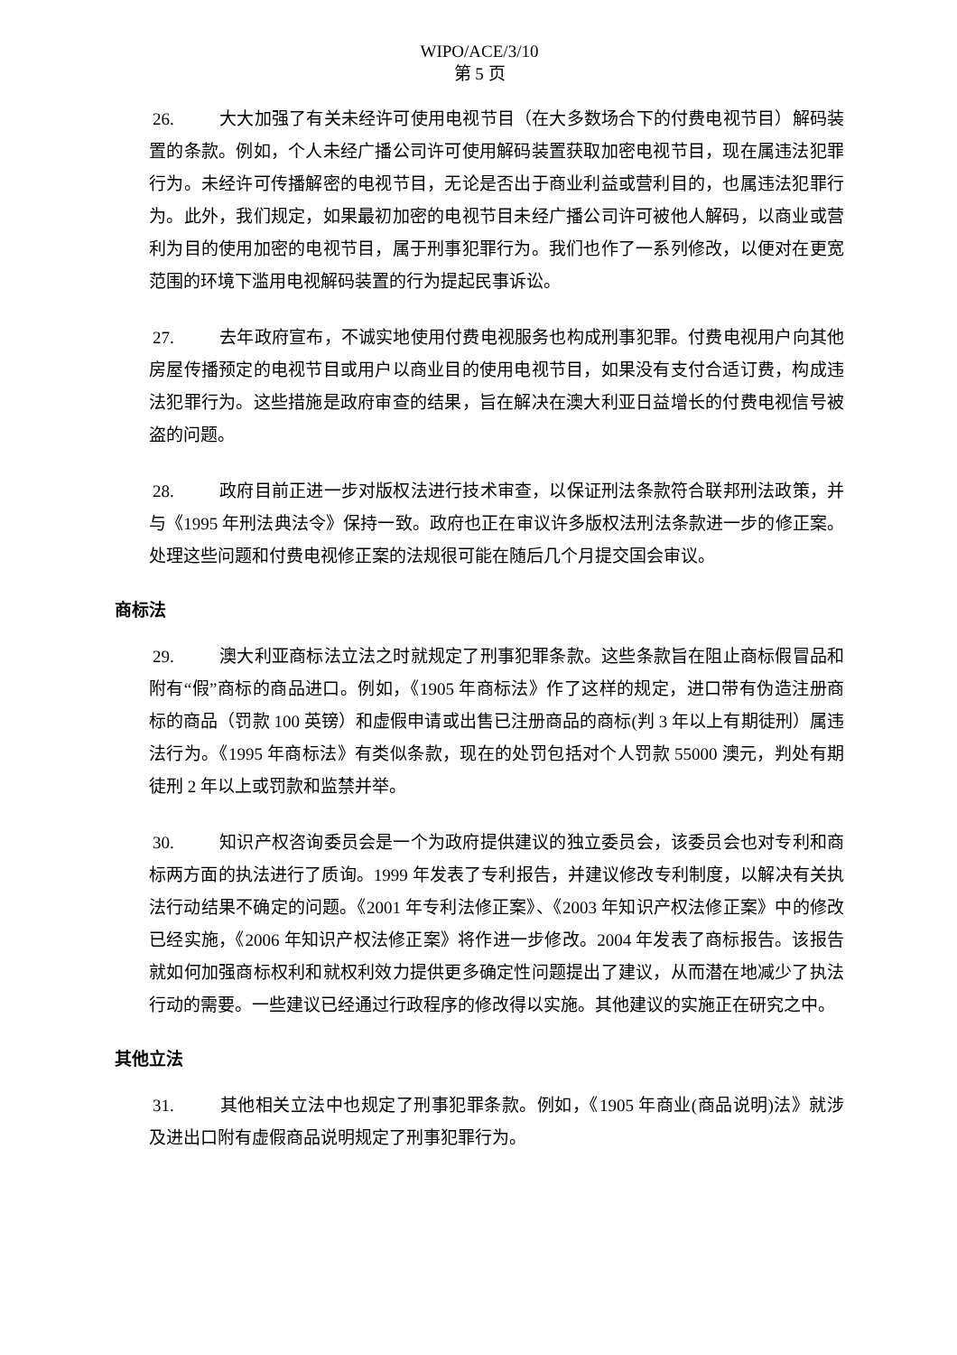WIPO/ACE/3/10
第 5 页
26. 大大加强了有关未经许可使用电视节目（在大多数场合下的付费电视节目）解码装置的条款。例如，个人未经广播公司许可使用解码装置获取加密电视节目，现在属违法犯罪行为。未经许可传播解密的电视节目，无论是否出于商业利益或营利目的，也属违法犯罪行为。此外，我们规定，如果最初加密的电视节目未经广播公司许可被他人解码，以商业或营利为目的使用加密的电视节目，属于刑事犯罪行为。我们也作了一系列修改，以便对在更宽范围的环境下滥用电视解码装置的行为提起民事诉讼。
27. 去年政府宣布，不诚实地使用付费电视服务也构成刑事犯罪。付费电视用户向其他房屋传播预定的电视节目或用户以商业目的使用电视节目，如果没有支付合适订费，构成违法犯罪行为。这些措施是政府审查的结果，旨在解决在澳大利亚日益增长的付费电视信号被盗的问题。
28. 政府目前正进一步对版权法进行技术审查，以保证刑法条款符合联邦刑法政策，并与《1995 年刑法典法令》保持一致。政府也正在审议许多版权法刑法条款进一步的修正案。处理这些问题和付费电视修正案的法规很可能在随后几个月提交国会审议。
商标法
29. 澳大利亚商标法立法之时就规定了刑事犯罪条款。这些条款旨在阻止商标假冒品和附有“假”商标的商品进口。例如，《1905 年商标法》作了这样的规定，进口带有伪造注册商标的商品（罚款 100 英镑）和虚假申请或出售已注册商品的商标(判 3 年以上有期徒刑）属违法行为。《1995 年商标法》有类似条款，现在的处罚包括对个人罚款 55000 澳元，判处有期徒刑 2 年以上或罚款和监禁并举。
30. 知识产权咨询委员会是一个为政府提供建议的独立委员会，该委员会也对专利和商标两方面的执法进行了质询。1999 年发表了专利报告，并建议修改专利制度，以解决有关执法行动结果不确定的问题。《2001 年专利法修正案》、《2003 年知识产权法修正案》中的修改已经实施，《2006 年知识产权法修正案》将作进一步修改。2004 年发表了商标报告。该报告就如何加强商标权利和就权利效力提供更多确定性问题提出了建议，从而潜在地减少了执法行动的需要。一些建议已经通过行政程序的修改得以实施。其他建议的实施正在研究之中。
其他立法
31. 其他相关立法中也规定了刑事犯罪条款。例如，《1905 年商业(商品说明)法》就涉及进出口附有虚假商品说明规定了刑事犯罪行为。